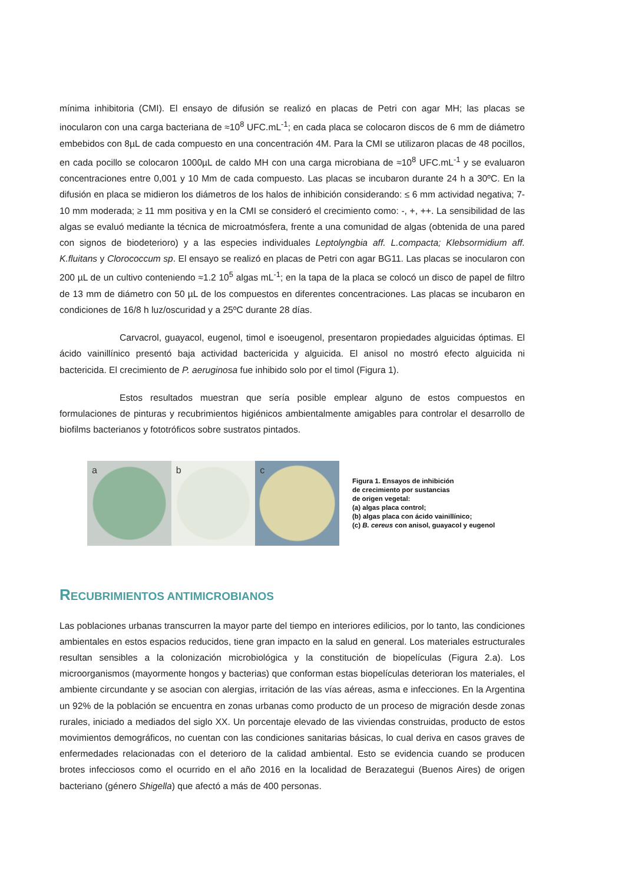mínima inhibitoria (CMI). El ensayo de difusión se realizó en placas de Petri con agar MH; las placas se inocularon con una carga bacteriana de ≈10<sup>8</sup> UFC.mL<sup>-1</sup>; en cada placa se colocaron discos de 6 mm de diámetro embebidos con 8µL de cada compuesto en una concentración 4M. Para la CMI se utilizaron placas de 48 pocillos, en cada pocillo se colocaron 1000µL de caldo MH con una carga microbiana de ≈10<sup>8</sup> UFC.mL<sup>-1</sup> y se evaluaron concentraciones entre 0,001 y 10 Mm de cada compuesto. Las placas se incubaron durante 24 h a 30ºC. En la difusión en placa se midieron los diámetros de los halos de inhibición considerando: ≤ 6 mm actividad negativa; 7-10 mm moderada; ≥ 11 mm positiva y en la CMI se consideró el crecimiento como: -, +, ++. La sensibilidad de las algas se evaluó mediante la técnica de microatmósfera, frente a una comunidad de algas (obtenida de una pared con signos de biodeterioro) y a las especies individuales Leptolyngbia aff. L.compacta; Klebsormidium aff. K.fluitans y Clorococcum sp. El ensayo se realizó en placas de Petri con agar BG11. Las placas se inocularon con 200 µL de un cultivo conteniendo ≈1.2 10<sup>5</sup> algas mL<sup>-1</sup>; en la tapa de la placa se colocó un disco de papel de filtro de 13 mm de diámetro con 50 µL de los compuestos en diferentes concentraciones. Las placas se incubaron en condiciones de 16/8 h luz/oscuridad y a 25ºC durante 28 días.
Carvacrol, guayacol, eugenol, timol e isoeugenol, presentaron propiedades alguicidas óptimas. El ácido vainillínico presentó baja actividad bactericida y alguicida. El anisol no mostró efecto alguicida ni bactericida. El crecimiento de P. aeruginosa fue inhibido solo por el timol (Figura 1).
Estos resultados muestran que sería posible emplear alguno de estos compuestos en formulaciones de pinturas y recubrimientos higiénicos ambientalmente amigables para controlar el desarrollo de biofilms bacterianos y fototróficos sobre sustratos pintados.
a
b
c
Figura 1. Ensayos de inhibición
de crecimiento por sustancias
de origen vegetal:
(a) algas placa control;
(b) algas placa con ácido vainillínico;
(c) B. cereus con anisol, guayacol y eugenol
RECUBRIMIENTOS ANTIMICROBIANOS
Las poblaciones urbanas transcurren la mayor parte del tiempo en interiores edilicios, por lo tanto, las condiciones ambientales en estos espacios reducidos, tiene gran impacto en la salud en general. Los materiales estructurales resultan sensibles a la colonización microbiológica y la constitución de biopelículas (Figura 2.a). Los microorganismos (mayormente hongos y bacterias) que conforman estas biopelículas deterioran los materiales, el ambiente circundante y se asocian con alergias, irritación de las vías aéreas, asma e infecciones. En la Argentina un 92% de la población se encuentra en zonas urbanas como producto de un proceso de migración desde zonas rurales, iniciado a mediados del siglo XX. Un porcentaje elevado de las viviendas construidas, producto de estos movimientos demográficos, no cuentan con las condiciones sanitarias básicas, lo cual deriva en casos graves de enfermedades relacionadas con el deterioro de la calidad ambiental. Esto se evidencia cuando se producen brotes infecciosos como el ocurrido en el año 2016 en la localidad de Berazategui (Buenos Aires) de origen bacteriano (género Shigella) que afectó a más de 400 personas.